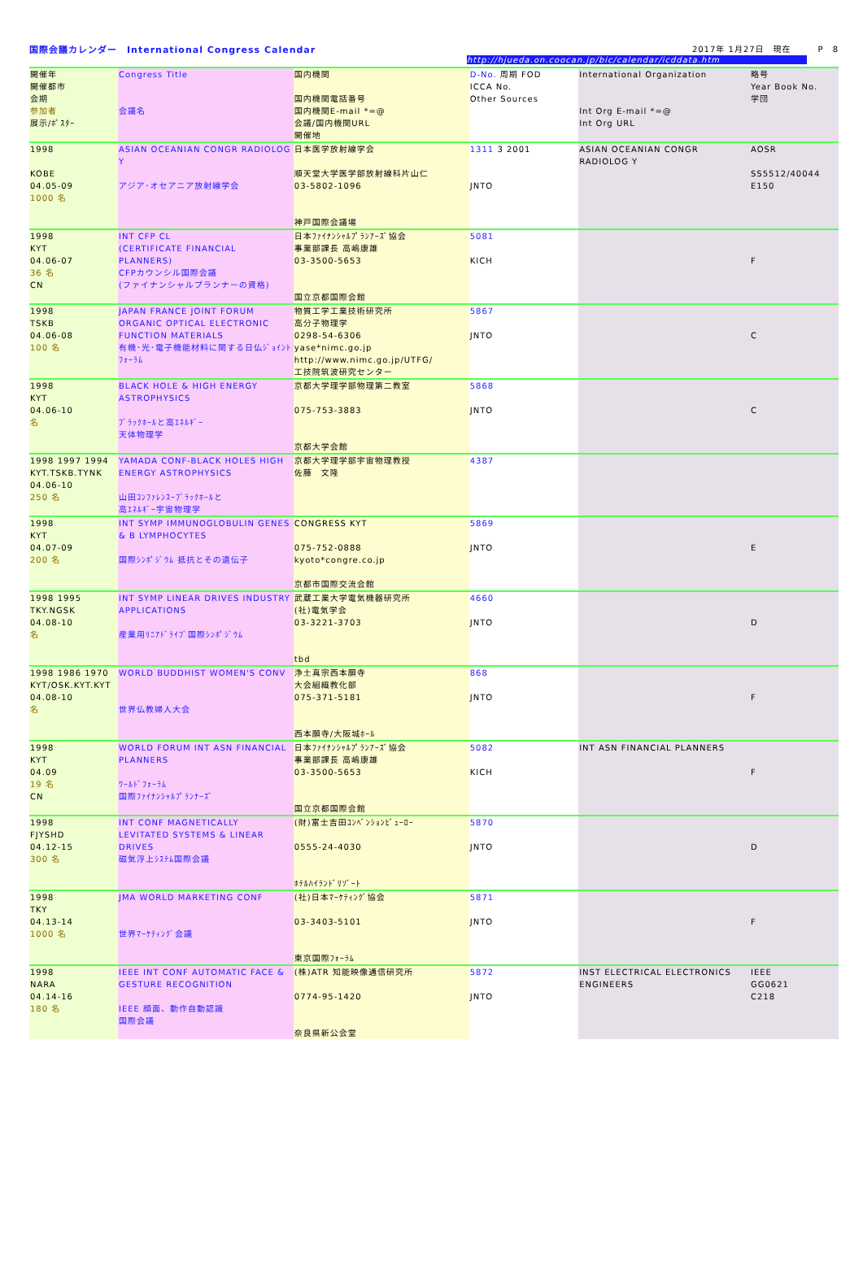国際会議カレンダー　International Congress Calendar 2017年 1月27日　現在　　　P　8
http://hjueda.on.coocan.jp/bic/calendar/icddata.htm
| 開催年 開催都市 会期 参加者 展示/ﾎﾟｽﾀｰ | Congress Title 会議名 | 国内機関 国内機関電話番号 国内機関E-mail *=@ 会議/国内機関URL 開催地 | D-No. 周期 FOD ICCA No. Other Sources | International Organization Int Org E-mail *=@ Int Org URL | 略号 Year Book No. 学団 |
| 1998 KOBE 04.05-09 1000 名 | ASIAN OCEANIAN CONGR RADIOLOG Y アジア･オセアニア放射線学会 | 日本医学放射線学会 順天堂大学医学部放射線科片山仁 03-5802-1096 神戸国際会議場 | 1311 3 2001 JNTO | ASIAN OCEANIAN CONGR RADIOLOG Y | AOSR SS5512/40044 E150 |
| 1998 KYT 04.06-07 36 名 CN | INT CFP CL (CERTIFICATE FINANCIAL PLANNERS) CFPカウンシル国際会議 (ファイナンシャルプランナーの資格) | 日本ﾌｧｲﾅﾝｼｬﾙﾌﾟﾗﾝｱｰｽﾞ協会 事業部課長 高嶋康雄 03-3500-5653 国立京都国際会館 | 5081 KICH | | F |
| 1998 TSKB 04.06-08 100 名 | JAPAN FRANCE JOINT FORUM ORGANIC OPTICAL ELECTRONIC FUNCTION MATERIALS 有機･光･電子機能材料に関する日仏ｼﾞｮｲﾝﾄﾌｫｰﾗﾑ | 物質工学工業技術研究所 高分子物理学 0298-54-6306 yase*nimc.go.jp http://www.nimc.go.jp/UTFG/ 工技院筑波研究センター | 5867 JNTO | | C |
| 1998 KYT 04.06-10 名 | BLACK HOLE & HIGH ENERGY ASTROPHYSICS ﾌﾞﾗｯｸﾎｰﾙと高ｴﾈﾙｷﾞｰ 天体物理学 | 京都大学理学部物理第二教室 075-753-3883 京都大学会館 | 5868 JNTO | | C |
| 1998 1997 1994 KYT.TSKB.TYNK 04.06-10 250 名 | YAMADA CONF-BLACK HOLES HIGH ENERGY ASTROPHYSICS 山田ｺﾝﾌｧﾚﾝｽｰﾌﾞﾗｯｸﾎｰﾙと 高ｴﾈﾙｷﾞｰ宇宙物理学 | 京都大学理学部宇宙物理教授 佐藤 文隆 | 4387 | | |
| 1998 KYT 04.07-09 200 名 | INT SYMP IMMUNOGLOBULIN GENES & B LYMPHOCYTES 国際ｼﾝﾎﾟｼﾞｳﾑ 抵抗とその遺伝子 | CONGRESS KYT 075-752-0888 kyoto*congre.co.jp 京都市国際交流会館 | 5869 JNTO | | E |
| 1998 1995 TKY.NGSK 04.08-10 名 | INT SYMP LINEAR DRIVES INDUSTRY APPLICATIONS 産業用ﾘﾆｱﾄﾞﾗｲﾌﾞ国際ｼﾝﾎﾟｼﾞｳﾑ | 武蔵工業大学電気機器研究所 (社)電気学会 03-3221-3703 tbd | 4660 JNTO | | D |
| 1998 1986 1970 KYT/OSK.KYT.KYT 04.08-10 名 | WORLD BUDDHIST WOMEN'S CONV 世界仏教婦人大会 | 浄土真宗西本願寺 大会組織教化部 075-371-5181 西本願寺/大阪城ﾎｰﾙ | 868 JNTO | | F |
| 1998 KYT 04.09 19 名 CN | WORLD FORUM INT ASN FINANCIAL PLANNERS ﾜｰﾙﾄﾞﾌｫｰﾗﾑ 国際ﾌｧｲﾅﾝｼｬﾙﾌﾟﾗﾝﾅｰｽﾞ | 日本ﾌｧｲﾅﾝｼｬﾙﾌﾟﾗﾝｱｰｽﾞ協会 事業部課長 高嶋康雄 03-3500-5653 国立京都国際会館 | 5082 KICH | INT ASN FINANCIAL PLANNERS | F |
| 1998 FJYSHD 04.12-15 300 名 | INT CONF MAGNETICALLY LEVITATED SYSTEMS & LINEAR DRIVES 磁気浮上ｼｽﾃﾑ国際会議 | (財)富士吉田ｺﾝﾍﾞﾝｼｮﾝﾋﾞｭｰﾛｰ 0555-24-4030 ﾎﾃﾙﾊｲﾗﾝﾄﾞﾘｿﾞｰﾄ | 5870 JNTO | | D |
| 1998 TKY 04.13-14 1000 名 | JMA WORLD MARKETING CONF 世界ﾏｰｹﾃｨﾝｸﾞ会議 | (社)日本ﾏｰｹﾃｨﾝｸﾞ協会 03-3403-5101 東京国際ﾌｫｰﾗﾑ | 5871 JNTO | | F |
| 1998 NARA 04.14-16 180 名 | IEEE INT CONF AUTOMATIC FACE & GESTURE RECOGNITION IEEE 顔面、動作自動認識 国際会議 | (株)ATR 知能映像通信研究所 0774-95-1420 奈良県新公会堂 | 5872 JNTO | INST ELECTRICAL ELECTRONICS ENGINEERS | IEEE GG0621 C218 |